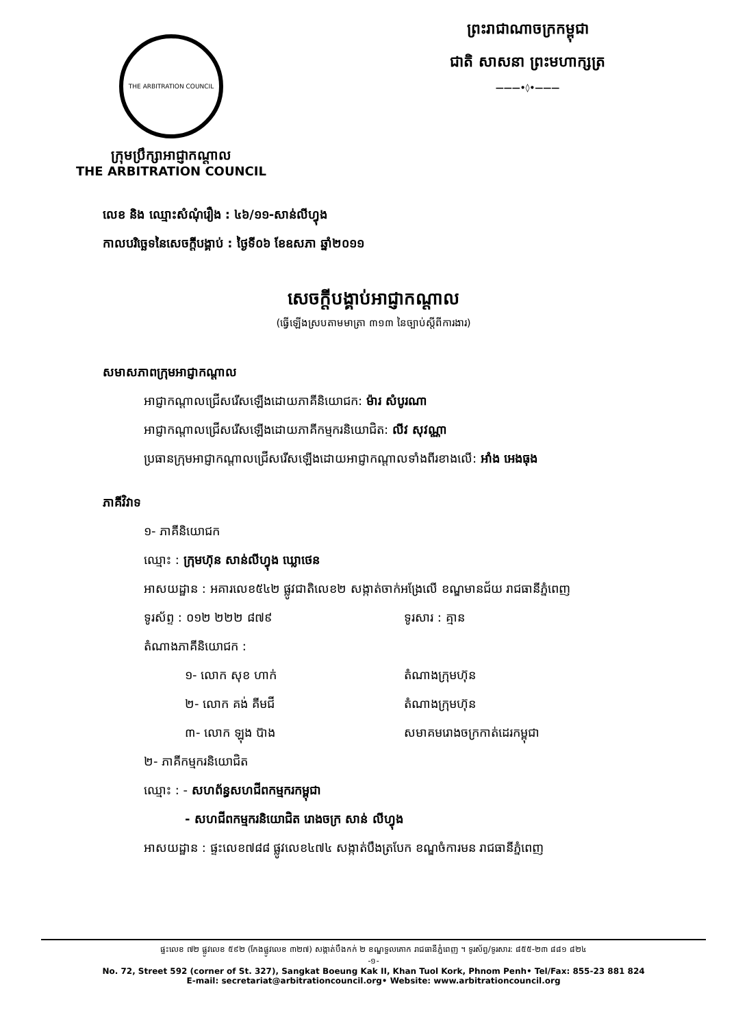THE ARBITRATION COUNCIL
ក្រុមប្រឹក្សាអាជ្ញាកណ្តាល
THE ARBITRATION COUNCIL
ព្រះរាជាណាចក្រកម្ពុជា
ជាតិ សាសនា ព្រះមហាក្សត្រ
———•◊•———
លេខ និង ឈ្មោះសំណុំរឿង : ៤៦/១១-សាន់លីហ្វុង
កាលបរិច្ឆេទនៃសេចក្តីបង្គាប់ : ថ្ងៃទី០៦ ខែឧសភា ឆ្នាំ២០១១
សេចក្តីបង្គាប់អាជ្ញាកណ្តាល
(ធ្វើឡើងស្របតាមមាត្រា ៣១៣ នៃច្បាប់ស្តីពីការងារ)
សមាសភាពក្រុមអាជ្ញាកណ្តាល
អាជ្ញាកណ្តាលជ្រើសរើសឡើងដោយភាគីនិយោជក: ម៉ារ សំបូរណា
អាជ្ញាកណ្តាលជ្រើសរើសឡើងដោយភាគីកម្មករនិយោជិត: លីវ សុវណ្ណា
ប្រធានក្រុមអាជ្ញាកណ្តាលជ្រើសរើសឡើងដោយអាជ្ញាកណ្តាលទាំងពីរខាងលើ: អាំង អេងធុង
ភាគីវិវាទ
១- ភាគីនិយោជក
ឈ្មោះ : ក្រុមហ៊ុន សាន់លីហ្វុង ឃ្លោថេន
អាសយដ្ឋាន : អគារលេខ៥៤២ ផ្លូវជាតិលេខ២ សង្កាត់ចាក់អង្រែលើ ខណ្ឌមានជ័យ រាជធានីភ្នំពេញ
ទូរស័ព្ទ : ០១២ ២២២ ៨៧៩ ទូរសារ : គ្មាន
តំណាងភាគីនិយោជក :
១- លោក សុខ ហាក់ តំណាងក្រុមហ៊ុន
២- លោក គង់ គីមជី តំណាងក្រុមហ៊ុន
៣- លោក ឡុង ប៊ាង សមាគមរោងចក្រកាត់ដេរកម្ពុជា
២- ភាគីកម្មករនិយោជិត
ឈ្មោះ : - សហព័ន្ធសហជីពកម្មករកម្ពុជា
- សហជីពកម្មករនិយោជិត រោងចក្រ សាន់ លីហ្វុង
អាសយដ្ឋាន : ផ្ទះលេខ៧៨៨ ផ្លូវលេខ៤៧៤ សង្កាត់បឹងត្របែក ខណ្ឌចំការមន រាជធានីភ្នំពេញ
ផ្ទះលេខ ៧២ ផ្លូវលេខ ៥៩២ (កែងផ្លូវលេខ ៣២៧) សង្កាត់បឹងកក់ ២ ខណ្ឌទួលគោក រាជធានីភ្នំពេញ ។ ទូរស័ព្ទ/ទូរសារ: ៨៥៥-២៣ ៨៨១ ៨២៤
-១-
No. 72, Street 592 (corner of St. 327), Sangkat Boeung Kak II, Khan Tuol Kork, Phnom Penh• Tel/Fax: 855-23 881 824
E-mail: secretariat@arbitrationcouncil.org• Website: www.arbitrationcouncil.org